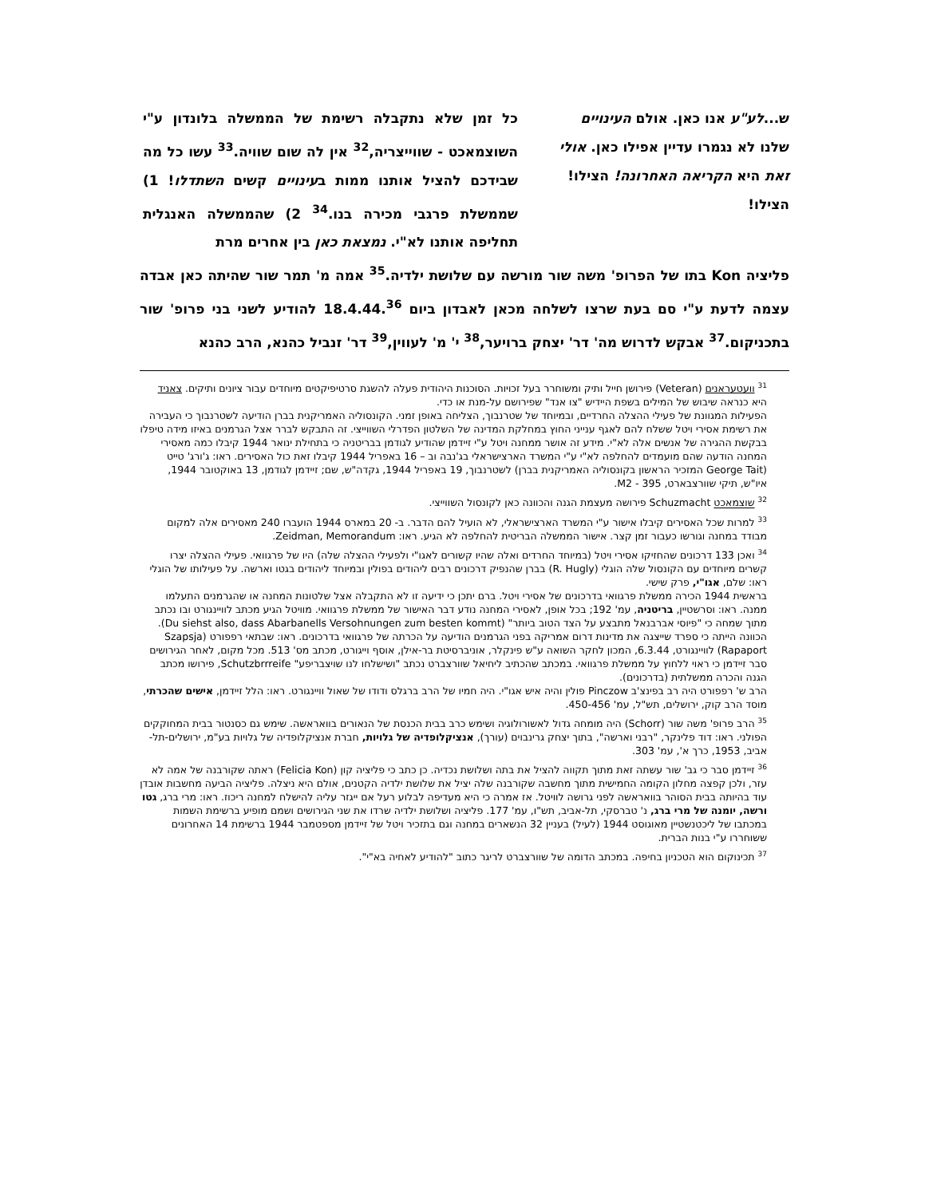ש...לע"ע אנו כאן. אולם העינויים שלנו לא נגמרו עדיין אפילו כאן. אולי זאת היא הקריאה האחרונה! הצילו! הצילו!
כל זמן שלא נתקבלה רשימת של הממשלה בלונדון ע"י השוצמאכט - שווייצריה,<sup>32</sup> אין לה שום שוויה.<sup>33</sup> עשו כל מה שבידכם להציל אותנו ממות בעינויים קשים השתדלו! 1) שממשלת פרגבי מכירה בנו.<sup>34</sup> 2) שהממשלה האנגלית תחליפה אותנו לא"י. נמצאת כאן בין אחרים מרת
פליציה Kon בתו של הפרופ' משה שור מורשה עם שלושת ילדיה.<sup>35</sup> אמה מ' תמר שור שהיתה כאן אבדה עצמה לדעת ע"י סם בעת שרצו לשלחה מכאן לאבדון ביום 18.4.44.<sup>36</sup> להודיע לשני בני פרופ' שור בתכניקום.<sup>37</sup> אבקש לדרוש מה' דר' יצחק ברויער,<sup>38</sup> י' מ' לעווין,<sup>39</sup> דר' זנביל כהנא, הרב כהנא
<sup>31</sup> וועטעראנים (Veteran) פירושן חייל ותיק ומשוחרר בעל זכויות. הסוכנות היהודית פעלה להשגת סרטיפיקטים מיוחדים עבור ציונים ותיקים. צאניד היא כנראה שיבוש של המילים בשפת היידיש "צו אנד" שפירושם על-מנת או כדי.
הפעילות המגוונת של פעילי ההצלה החרדיים, ובמיוחד של שטרנבוך, הצליחה באופן זמני. הקונסוליה האמריקנית בברן הודיעה לשטרנבוך כי העבירה את רשימת אסירי ויטל ששלח להם לאגף ענייני החוץ במחלקת המדינה של השלטון הפדרלי השווייצי. זה התבקש לברר אצל הגרמנים באיזו מידה טיפלו בבקשת ההגירה של אנשים אלה לא"י. מידע זה אושר ממחנה ויטל ע"י זיידמן שהודיע לגודמן בבריטניה כי בתחילת ינואר 1944 קיבלו כמה מאסירי המחנה הודעה שהם מועמדים להחלפה לא"י ע"י המשרד הארצישראלי בג'נבה וב – 16 באפריל 1944 קיבלו זאת כול האסירים. ראו: ג'ורג' טייט (George Tait המזכיר הראשון בקונסוליה האמריקנית בברן) לשטרנבוך, 19 באפריל 1944, גקדה"ש, שם; זיידמן לגודמן, 13 באוקטובר 1944, איו"ש, תיקי שוורצבארט, 395 - M2.
<sup>32</sup> שוצמאכט Schuzmacht פירושה מעצמת הגנה והכוונה כאן לקונסול השווייצי.
<sup>33</sup> למרות שכל האסירים קיבלו אישור ע"י המשרד הארצישראלי, לא הועיל להם הדבר. ב- 20 במארס 1944 הועברו 240 מאסירים אלה למקום מבודד במחנה וגורשו כעבור זמן קצר. אישור הממשלה הבריטית להחלפה לא הגיע. ראו: Zeidman, Memorandum.
<sup>34</sup> ואכן 133 דרכונים שהחזיקו אסירי ויטל (במיוחד החרדים ואלה שהיו קשורים לאגו"י ולפעילי ההצלה שלה) היו של פרגוואי. פעילי ההצלה יצרו קשרים מיוחדים עם הקונסול שלה הוגלי (R. Hugly) בברן שהנפיק דרכונים רבים ליהודים בפולין ובמיוחד ליהודים בגטו וארשה. על פעילותו של הוגלי ראו: שלם, אגו"י, פרק שישי.
בראשית 1944 הכירה ממשלת פרגוואי בדרכונים של אסירי ויטל. ברם יתכן כי ידיעה זו לא התקבלה אצל שלטונות המחנה או שהגרמנים התעלמו ממנה. ראו: וסרשטיין, בריטניה, עמ' 192; בכל אופן, לאסירי המחנה נודע דבר האישור של ממשלת פרגוואי. מוויטל הגיע מכתב לוויינגורט ובו נכתב מתוך שמחה כי "פיוסי אברבנאל מתבצע על הצד הטוב ביותר" (Du siehst also, dass Abarbanells Versohnungen zum besten kommt). הכוונה הייתה כי ספרד שייצגה את מדינות דרום אמריקה בפני הגרמנים הודיעה על הכרתה של פרגוואי בדרכונים. ראו: שבתאי רפפורט (Szapsja Rapaport) לוויינגורט, 6.3.44, המכון לחקר השואה ע"ש פינקלר, אוניברסיטת בר-אילן, אוסף וייגורט, מכתב מס' 513. מכל מקום, לאחר הגירושים סבר זיידמן כי ראוי ללחוץ על ממשלת פרגוואי. במכתב שהכתיב ליחיאל שוורצברט נכתב "ושישלחו לנו שויצבריפע" Schutzbrrreife, פירושו מכתב הגנה והכרה ממשלתית (בדרכונים).
הרב ש' רפפורט היה רב בפינצ'ב Pinczow פולין והיה איש אגו"י. היה חמיו של הרב ברגלס ודודו של שאול וויינגורט. ראו: הלל זיידמן, אישים שהכרתי, מוסד הרב קוק, ירושלים, תש"ל, עמ' 450-456.
<sup>35</sup> הרב פרופ' משה שור (Schorr) היה מומחה גדול לאשורולוגיה ושימש כרב בבית הכנסת של הנאורים בוואראשה. שימש גם כסנטור בבית המחוקקים הפולני. ראו: דוד פלינקר, "רבני וארשה", בתוך יצחק גרינבוים (עורך), אנציקלופדיה של גלויות, חברת אנציקלופדיה של גלויות בע"מ, ירושלים-תל-אביב, 1953, כרך א', עמ' 303.
<sup>36</sup> זיידמן סבר כי גב' שור עשתה זאת מתוך תקווה להציל את בתה ושלושת נכדיה. כן כתב כי פליציה קון (Felicia Kon) ראתה שקורבנה של אמה לא עזר, ולכן קפצה מחלון הקומה החמישית מתוך מחשבה שקורבנה שלה יציל את שלושת ילדיה הקטנים, אולם היא ניצלה. פליציה הביעה מחשבות אובדן עוד בהיותה בבית הסוהר בוואראשה לפני גרושה לוויטל. אז אמרה כי היא מעדיפה לבלוע רעל אם ייגזר עליה להישלח למחנה ריכוז. ראו: מרי ברג, גטו ורשה, יומנה של מרי ברג, נ' טברסקי, תל-אביב, תש"ו, עמ' 177. פליציה ושלושת ילדיה שרדו את שני הגירושים ושמם מופיע ברשימת השמות במכתבו של ליכטנשטיין מאוגוסט 1944 (לעיל) בעניין 32 הנשארים במחנה וגם בתזכיר ויטל של זיידמן מספטמבר 1944 ברשימת 14 האחרונים ששוחררו ע"י בנות הברית.
<sup>37</sup> תכינוקום הוא הטכניון בחיפה. במכתב הדומה של שוורצברט לריגר כתוב "להודיע לאחיה בא"י".